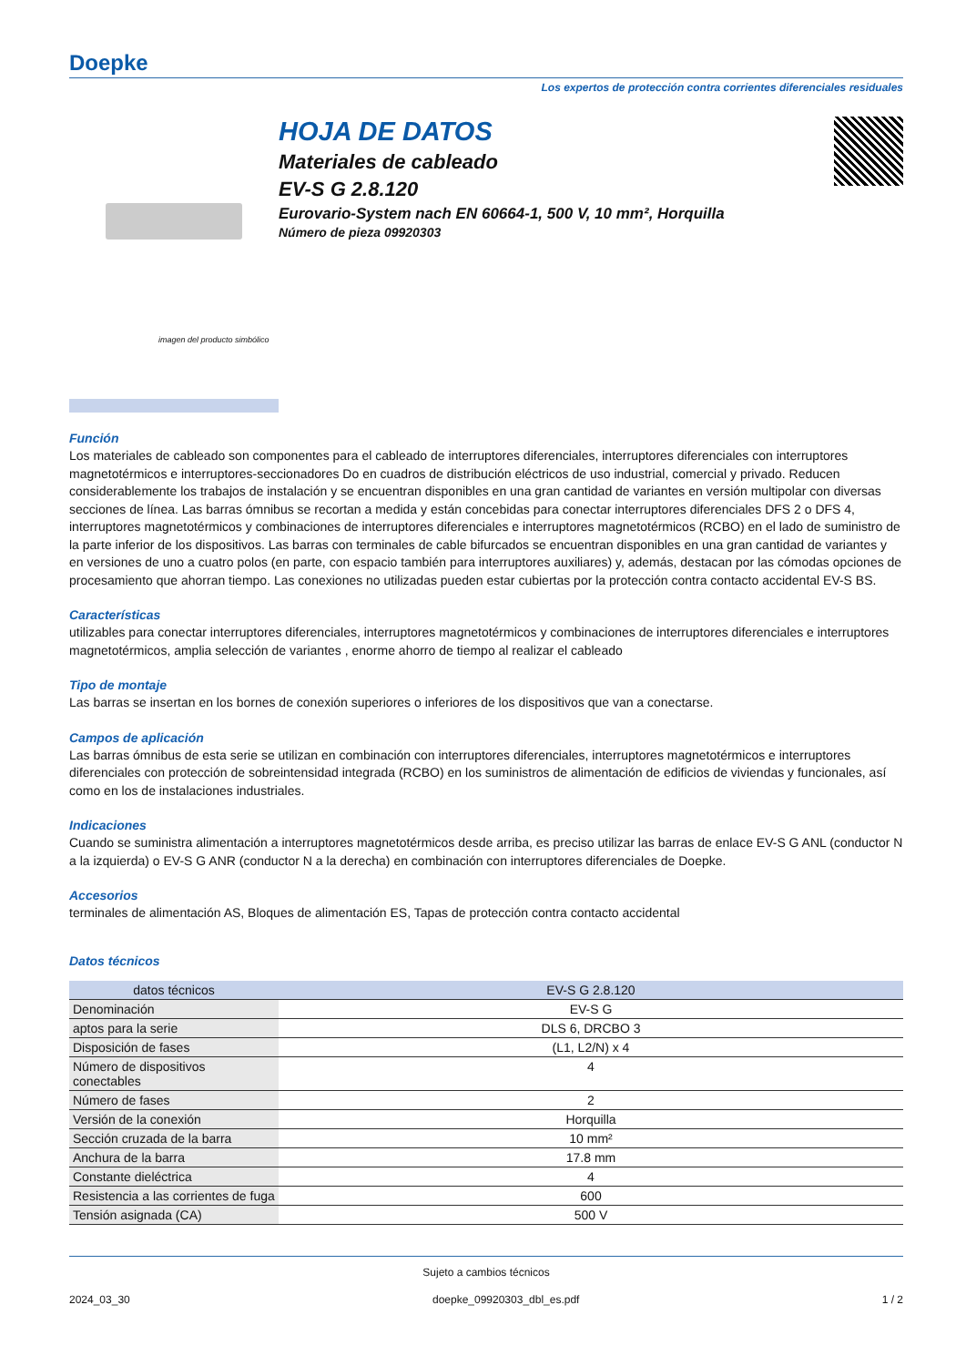Doepke
Los expertos de protección contra corrientes diferenciales residuales
imagen del producto simbólico
HOJA DE DATOS
Materiales de cableado
EV-S G 2.8.120
Eurovario-System nach EN 60664-1, 500 V, 10 mm², Horquilla
Número de pieza 09920303
Función
Los materiales de cableado son componentes para el cableado de interruptores diferenciales, interruptores diferenciales con interruptores magnetotérmicos e interruptores-seccionadores Do en cuadros de distribución eléctricos de uso industrial, comercial y privado. Reducen considerablemente los trabajos de instalación y se encuentran disponibles en una gran cantidad de variantes en versión multipolar con diversas secciones de línea. Las barras ómnibus se recortan a medida y están concebidas para conectar interruptores diferenciales DFS 2 o DFS 4, interruptores magnetotérmicos y combinaciones de interruptores diferenciales e interruptores magnetotérmicos (RCBO) en el lado de suministro de la parte inferior de los dispositivos. Las barras con terminales de cable bifurcados se encuentran disponibles en una gran cantidad de variantes y en versiones de uno a cuatro polos (en parte, con espacio también para interruptores auxiliares) y, además, destacan por las cómodas opciones de procesamiento que ahorran tiempo. Las conexiones no utilizadas pueden estar cubiertas por la protección contra contacto accidental EV-S BS.
Características
utilizables para conectar interruptores diferenciales, interruptores magnetotérmicos y combinaciones de interruptores diferenciales e interruptores magnetotérmicos, amplia selección de variantes , enorme ahorro de tiempo al realizar el cableado
Tipo de montaje
Las barras se insertan en los bornes de conexión superiores o inferiores de los dispositivos que van a conectarse.
Campos de aplicación
Las barras ómnibus de esta serie se utilizan en combinación con interruptores diferenciales, interruptores magnetotérmicos e interruptores diferenciales con protección de sobreintensidad integrada (RCBO) en los suministros de alimentación de edificios de viviendas y funcionales, así como en los de instalaciones industriales.
Indicaciones
Cuando se suministra alimentación a interruptores magnetotérmicos desde arriba, es preciso utilizar las barras de enlace EV-S G ANL (conductor N a la izquierda) o EV-S G ANR (conductor N a la derecha) en combinación con interruptores diferenciales de Doepke.
Accesorios
terminales de alimentación AS, Bloques de alimentación ES, Tapas de protección contra contacto accidental
Datos técnicos
| datos técnicos | EV-S G 2.8.120 |
| --- | --- |
| Denominación | EV-S G |
| aptos para la serie | DLS 6, DRCBO 3 |
| Disposición de fases | (L1, L2/N) x 4 |
| Número de dispositivos conectables | 4 |
| Número de fases | 2 |
| Versión de la conexión | Horquilla |
| Sección cruzada de la barra | 10 mm² |
| Anchura de la barra | 17.8 mm |
| Constante dieléctrica | 4 |
| Resistencia a las corrientes de fuga | 600 |
| Tensión asignada (CA) | 500 V |
Sujeto a cambios técnicos
2024_03_30 doepke_09920303_dbl_es.pdf 1 / 2